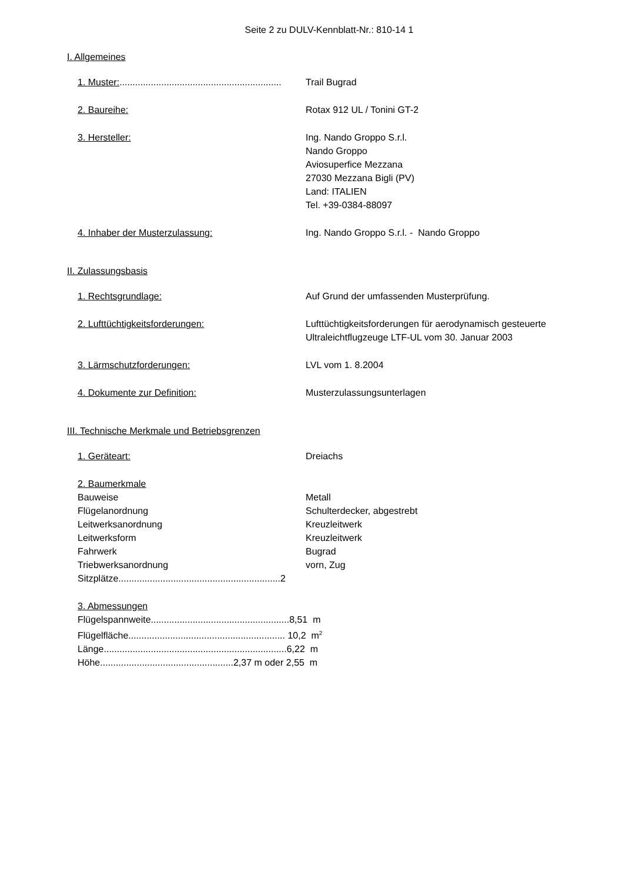Seite 2 zu DULV-Kennblatt-Nr.: 810-14 1
I. Allgemeines
1. Muster:..............................................................
Trail Bugrad
2. Baureihe: Rotax 912 UL / Tonini GT-2
3. Hersteller: Ing. Nando Groppo S.r.l.
Nando Groppo
Aviosuperfice Mezzana
27030 Mezzana Bigli (PV)
Land: ITALIEN
Tel. +39-0384-88097
4. Inhaber der Musterzulassung: Ing. Nando Groppo S.r.l. - Nando Groppo
II. Zulassungsbasis
1. Rechtsgrundlage: Auf Grund der umfassenden Musterprüfung.
2. Lufttüchtigkeitsforderungen: Lufttüchtigkeitsforderungen für aerodynamisch gesteuerte
Ultraleichtflugzeuge LTF-UL vom 30. Januar 2003
3. Lärmschutzforderungen: LVL vom 1. 8.2004
4. Dokumente zur Definition: Musterzulassungsunterlagen
III. Technische Merkmale und Betriebsgrenzen
1. Geräteart: Dreiachs
2. Baumerkmale
Bauweise Metall
Flügelanordnung Schulterdecker, abgestrebt
Leitwerksanordnung Kreuzleitwerk
Leitwerksform Kreuzleitwerk
Fahrwerk Bugrad
Triebwerksanordnung vorn, Zug
Sitzplätze..............................................................2
3. Abmessungen
Flügelspannweite.....................................................8,51 m
Flügelfläche............................................................ 10,2 m<sup>2</sup>
Länge......................................................................6,22 m
Höhe...................................................2,37 m oder 2,55 m